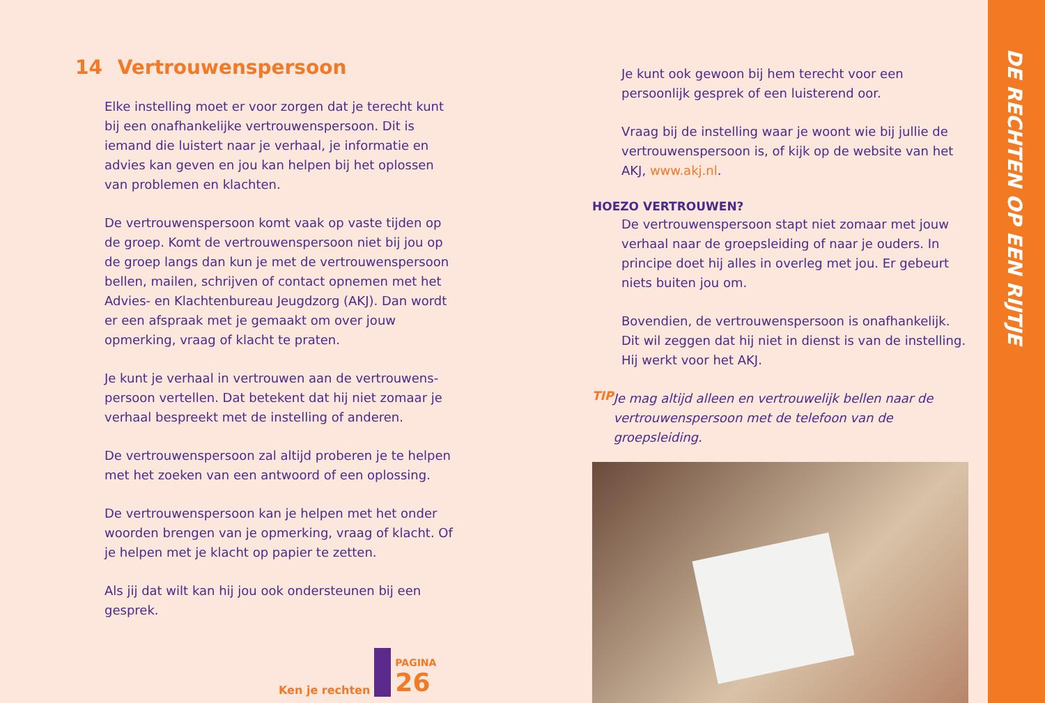14 Vertrouwenspersoon
Elke instelling moet er voor zorgen dat je terecht kunt bij een onafhankelijke vertrouwenspersoon. Dit is iemand die luistert naar je verhaal, je informatie en advies kan geven en jou kan helpen bij het oplossen van problemen en klachten.
De vertrouwenspersoon komt vaak op vaste tijden op de groep. Komt de vertrouwenspersoon niet bij jou op de groep langs dan kun je met de vertrouwenspersoon bellen, mailen, schrijven of contact opnemen met het Advies- en Klachtenbureau Jeugdzorg (AKJ). Dan wordt er een afspraak met je gemaakt om over jouw opmerking, vraag of klacht te praten.
Je kunt je verhaal in vertrouwen aan de vertrouwens-persoon vertellen. Dat betekent dat hij niet zomaar je verhaal bespreekt met de instelling of anderen.
De vertrouwenspersoon zal altijd proberen je te helpen met het zoeken van een antwoord of een oplossing.
De vertrouwenspersoon kan je helpen met het onder woorden brengen van je opmerking, vraag of klacht. Of je helpen met je klacht op papier te zetten.
Als jij dat wilt kan hij jou ook ondersteunen bij een gesprek.
Je kunt ook gewoon bij hem terecht voor een persoonlijk gesprek of een luisterend oor.
Vraag bij de instelling waar je woont wie bij jullie de vertrouwenspersoon is, of kijk op de website van het AKJ, www.akj.nl.
HOEZO VERTROUWEN?
De vertrouwenspersoon stapt niet zomaar met jouw verhaal naar de groepsleiding of naar je ouders. In principe doet hij alles in overleg met jou. Er gebeurt niets buiten jou om.
Bovendien, de vertrouwenspersoon is onafhankelijk. Dit wil zeggen dat hij niet in dienst is van de instelling. Hij werkt voor het AKJ.
TIP
Je mag altijd alleen en vertrouwelijk bellen naar de vertrouwenspersoon met de telefoon van de groepsleiding.
Ken je rechten PAGINA
26
DE RECHTEN OP EEN RIJTJE